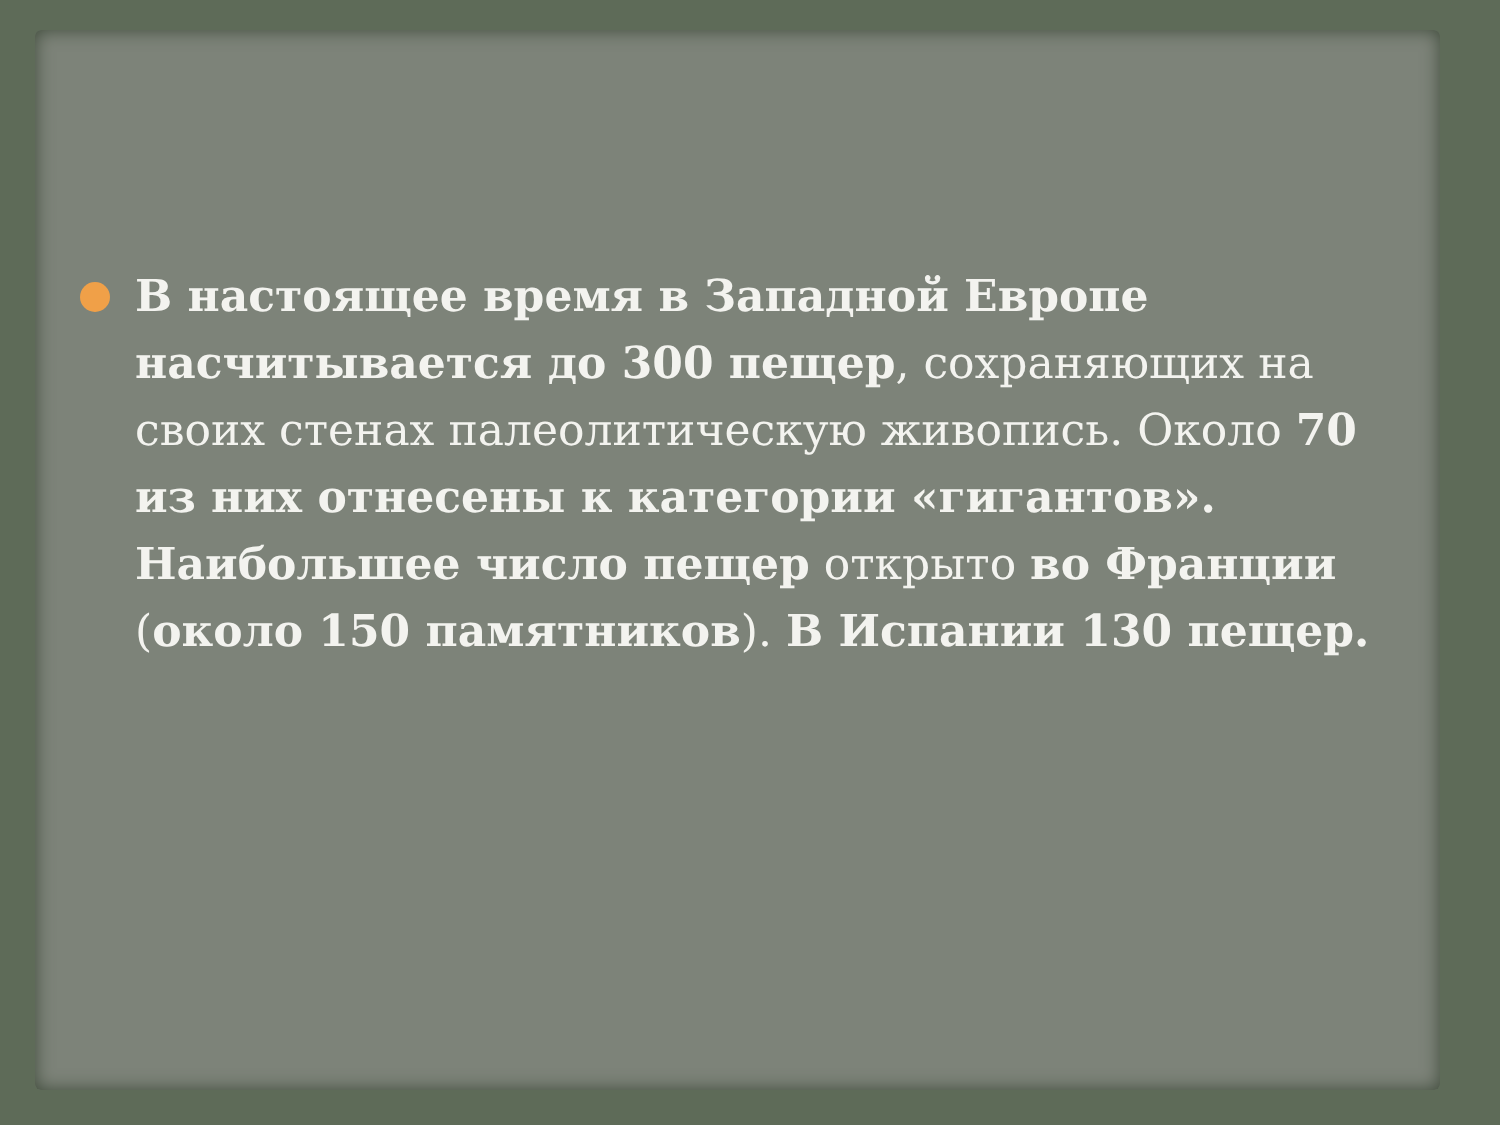В настоящее время в Западной Европе насчитывается до 300 пещер, сохраняющих на своих стенах палеолитическую живопись. Около 70 из них отнесены к категории «гигантов». Наибольшее число пещер открыто во Франции (около 150 памятников). В Испании 130 пещер.